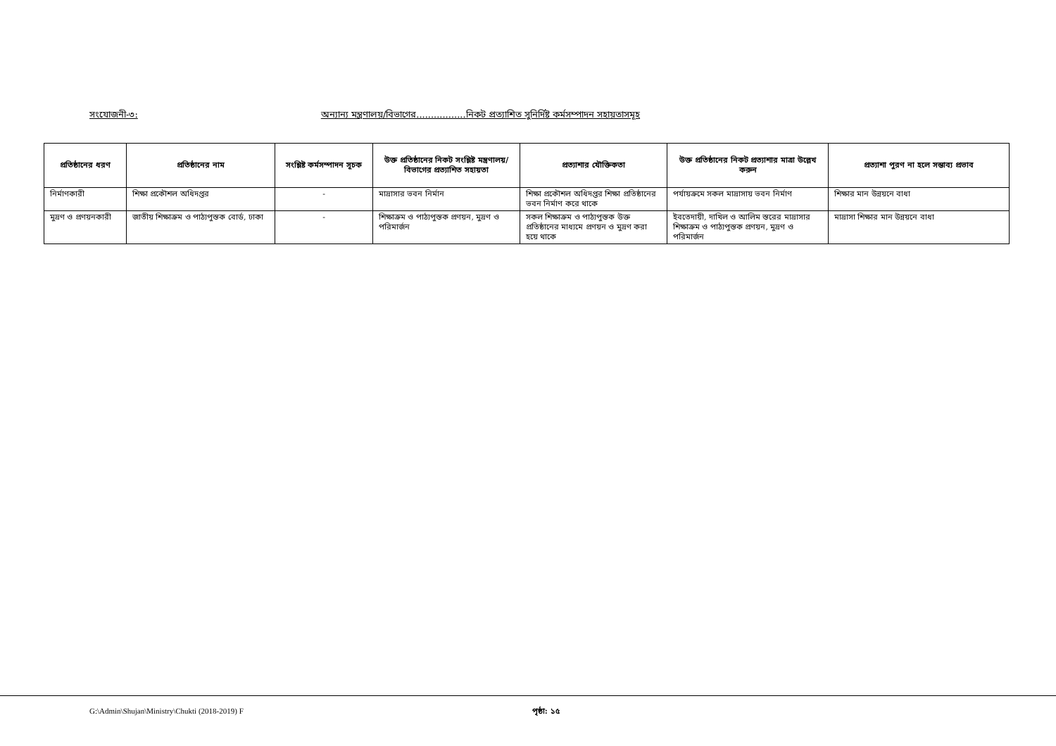সংযোজনী-৩: অন্যান্য মন্ত্রণালয়/বিভাগের.................নিকট প্রত্যাশিত সুনির্দিষ্ট কর্মসম্পাদন সহায়তাসমূহ
| প্রতিষ্ঠানের ধরণ | প্রতিষ্ঠানের নাম | সংশ্লিষ্ট কর্মসম্পাদন সূচক | উক্ত প্রতিষ্ঠানের নিকট সংশ্লিষ্ট মন্ত্রণালয়/বিভাগের প্রত্যাশিত সহায়তা | প্রত্যাশার যৌক্তিকতা | উক্ত প্রতিষ্ঠানের নিকট প্রত্যাশার মাত্রা উল্লেখ করুন | প্রত্যাশা পুরণ না হলে সম্ভাব্য প্রভাব |
| --- | --- | --- | --- | --- | --- | --- |
| নির্মাণকারী | শিক্ষা প্রকৌশল অধিদপ্তর | - | মাদ্রাসার ভবন নির্মান | শিক্ষা প্রকৌশল অধিদপ্তর শিক্ষা প্রতিষ্ঠানের ভবন নির্মাণ করে থাকে | পর্যায়ক্রমে সকল মাদ্রাসায় ভবন নির্মাণ | শিক্ষার মান উন্নয়নে বাধা |
| মুদ্রণ ও প্রণয়নকারী | জাতীয় শিক্ষাক্রম ও পাঠ্যপুস্তক বোর্ড, ঢাকা | - | শিক্ষাক্রম ও পাঠ্যপুস্তক প্রণয়ন, মুদ্রণ ও পরিমার্জন | সকল শিক্ষাক্রম ও পাঠ্যপুস্তক উক্ত প্রতিষ্ঠানের মাধ্যমে প্রণয়ন ও মুদ্রণ করা হয়ে থাকে | ইবতেদায়ী, দাখিল ও আলিম স্তরের মাদ্রাসার শিক্ষাক্রম ও পাঠ্যপুস্তক প্রণয়ন, মুদ্রণ ও পরিমার্জন | মাদ্রাসা শিক্ষার মান উন্নয়নে বাধা |
G:\Admin\Shujan\Ministry\Chukti (2018-2019) F পৃষ্ঠা: ১৫